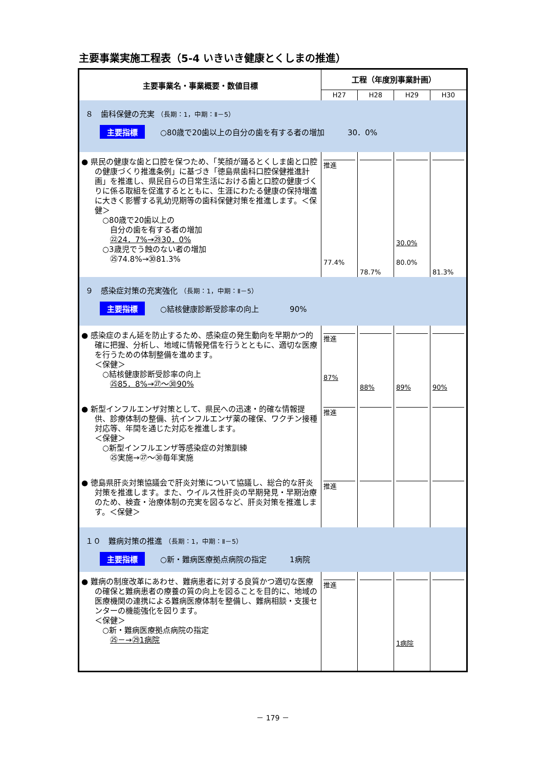主要事業実施工程表（5-4 いきいき健康とくしまの推進）
| 主要事業名・事業概要・数値目標 | 工程（年度別事業計画） | | | |
| --- | --- | --- | --- | --- |
| | H27 | H28 | H29 | H30 |
| ８ 歯科保健の充実 （長期：1，中期：Ⅱ－5） 主要指標 ○80歳で20歯以上の自分の歯を有する者の増加 30．0% | | | | |
| ● 県民の健康な歯と口腔を保つため、「笑顔が踊るとくしま歯と口腔の健康づくり推進条例」に基づき「徳島県歯科口腔保健推進計画」を推進し、県民自らの日常生活における歯と口腔の健康づくりに係る取組を促進するとともに、生涯にわたる健康の保持増進に大きく影響する乳幼児期等の歯科保健対策を推進します。＜保健＞ ○80歳で20歯以上の 自分の歯を有する者の増加 ㉒24．7%→㉙30．0% ○3歳児でう蝕のない者の増加 ㉕74.8%→㉚81.3% | 推進 77.4% | 78.7% | 30.0% 80.0% | 81.3% |
| ９ 感染症対策の充実強化 （長期：1，中期：Ⅱ－5） 主要指標 ○結核健康診断受診率の向上 90% | | | | |
| ● 感染症のまん延を防止するため、感染症の発生動向を早期かつ的確に把握、分析し、地域に情報発信を行うとともに、適切な医療を行うための体制整備を進めます。 ＜保健＞ ○結核健康診断受診率の向上 ㉕85．8%→㉗～㉚90% | 推進 87% | 88% | 89% | 90% |
| ● 新型インフルエンザ対策として、県民への迅速・的確な情報提供、診療体制の整備、抗インフルエンザ薬の確保、ワクチン接種対応等、年間を通じた対応を推進します。 ＜保健＞ ○新型インフルエンザ等感染症の対策訓練 ㉕実施→㉗～㉚毎年実施 | 推進 | | | |
| ● 徳島県肝炎対策協議会で肝炎対策について協議し、総合的な肝炎対策を推進します。また、ウイルス性肝炎の早期発見・早期治療のため、検査・治療体制の充実を図るなど、肝炎対策を推進します。＜保健＞ | 推進 | | | |
| １０ 難病対策の推進 （長期：1，中期：Ⅱ－5） 主要指標 ○新・難病医療拠点病院の指定 1病院 | | | | |
| ● 難病の制度改革にあわせ、難病患者に対する良質かつ適切な医療の確保と難病患者の療養の質の向上を図ることを目的に、地域の医療機関の連携による難病医療体制を整備し、難病相談・支援センターの機能強化を図ります。 ＜保健＞ ○新・難病医療拠点病院の指定 ㉕－→㉙1病院 | 推進 | | 1病院 | |
－ 179 －